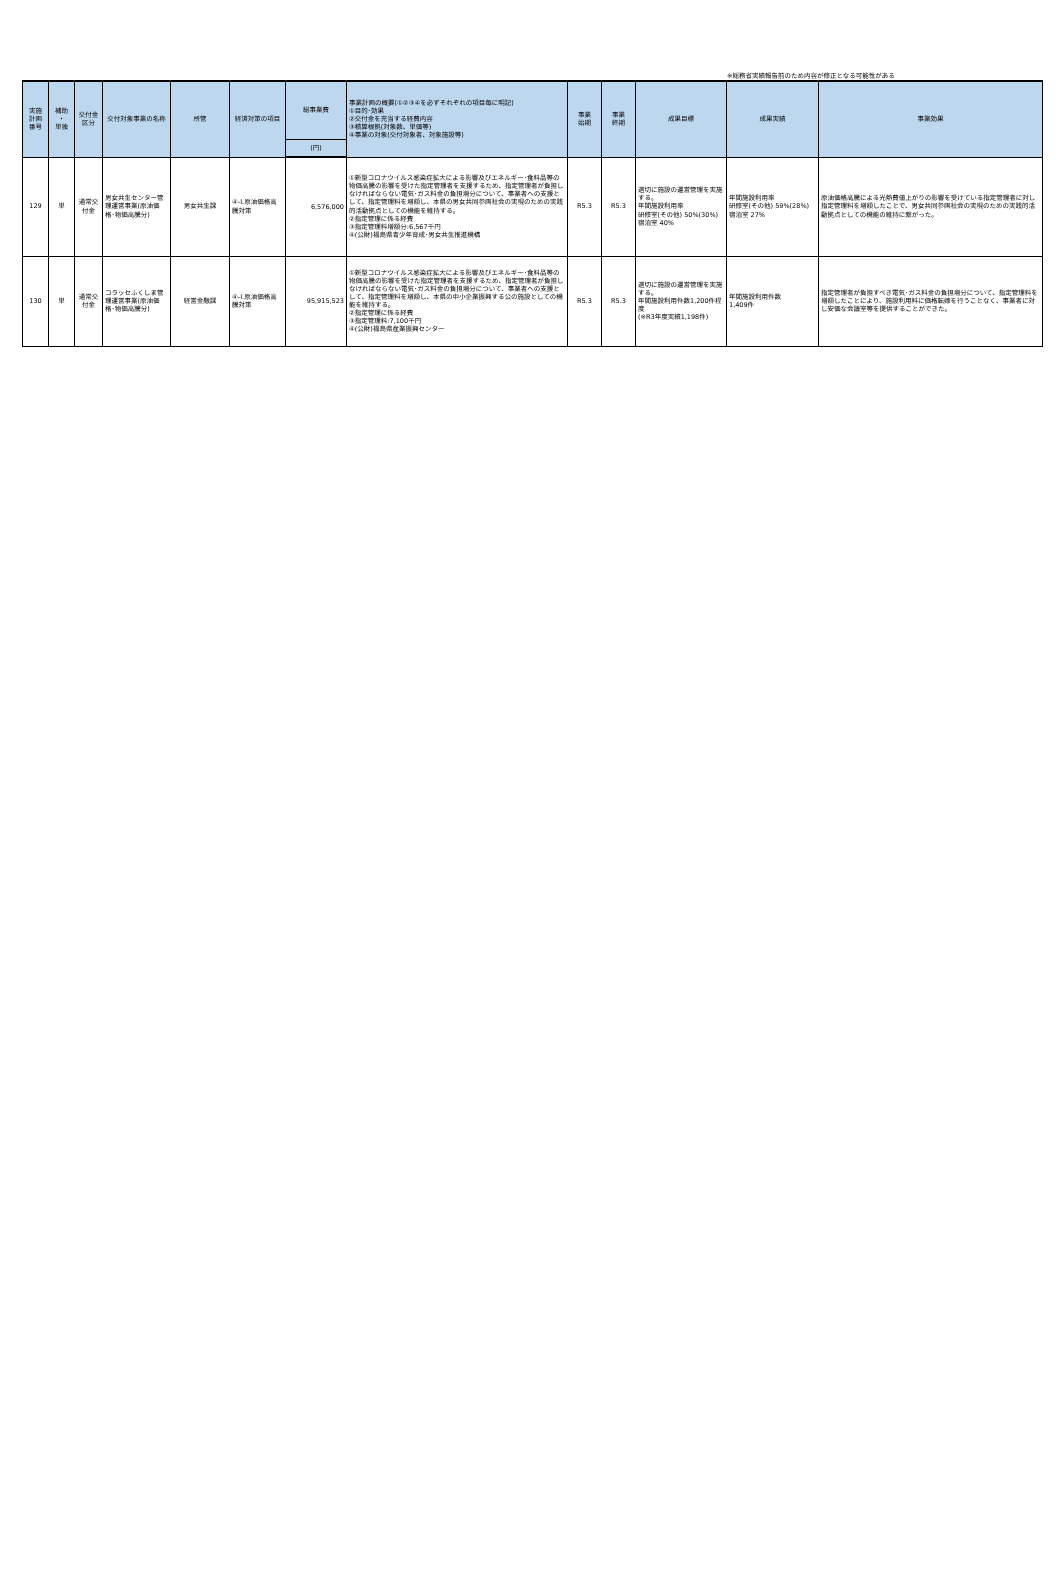※総務省実績報告前のため内容が修正となる可能性がある
| 実施 計画 番号 | 補助 ・ 単独 | 交付金 区分 | 交付対象事業の名称 | 所管 | 経済対策の項目 | 総事業費 | 事業計画の概要(①②③④を必ずそれぞれの項目毎に明記) ①目的･効果 ②交付金を充当する経費内容 ③積算根拠(対象数、単価等) ④事業の対象(交付対象者、対象施設等) | 事業 始期 | 事業 終期 | 成果目標 | 成果実績 | 事業効果 |
| --- | --- | --- | --- | --- | --- | --- | --- | --- | --- | --- | --- | --- |
| | | | | | | (円) | | | | | | |
| 129 | 単 | 通常交付金 | 男女共生センター管理運営事業(原油価格･物価高騰分) | 男女共生課 | ④-Ⅰ.原油価格高騰対策 | 6,576,000 | ①新型コロナウイルス感染症拡大による影響及びエネルギー･食料品等の物価高騰の影響を受けた指定管理者を支援するため、指定管理者が負担しなければならない電気･ガス料金の負担増分について、事業者への支援として、指定管理料を増額し、本県の男女共同参画社会の実現のための実践的活動拠点としての機能を維持する。 ②指定管理に係る経費 ③指定管理料増額分:6,567千円 ④(公財)福島県青少年育成･男女共生推進機構 | R5.3 | R5.3 | 適切に施設の運営管理を実施する。 年間施設利用率 研修室(その他) 50%(30%) 宿泊室 40% | 年間施設利用率 研修室(その他) 59%(28%) 宿泊室 27% | 原油価格高騰による光熱費値上がりの影響を受けている指定管理者に対し指定管理料を増額したことで、男女共同参画社会の実現のための実践的活動拠点としての機能の維持に繋がった。 |
| 130 | 単 | 通常交付金 | コラッセふくしま管理運営事業(原油価格･物価高騰分) | 経営金融課 | ④-Ⅰ.原油価格高騰対策 | 95,915,523 | ①新型コロナウイルス感染症拡大による影響及びエネルギー･食料品等の物価高騰の影響を受けた指定管理者を支援するため、指定管理者が負担しなければならない電気･ガス料金の負担増分について、事業者への支援として、指定管理料を増額し、本県の中小企業振興する公の施設としての機能を維持する。 ②指定管理に係る経費 ③指定管理料:7,100千円 ④(公財)福島県産業振興センター | R5.3 | R5.3 | 適切に施設の運営管理を実施する。 年間施設利用件数1,200件程度 (※R3年度実績1,198件) | 年間施設利用件数 1,409件 | 指定管理者が負担すべき電気･ガス料金の負担増分について、指定管理料を増額したことにより、施設利用料に価格転嫁を行うことなく、事業者に対し安価な会議室等を提供することができた。 |